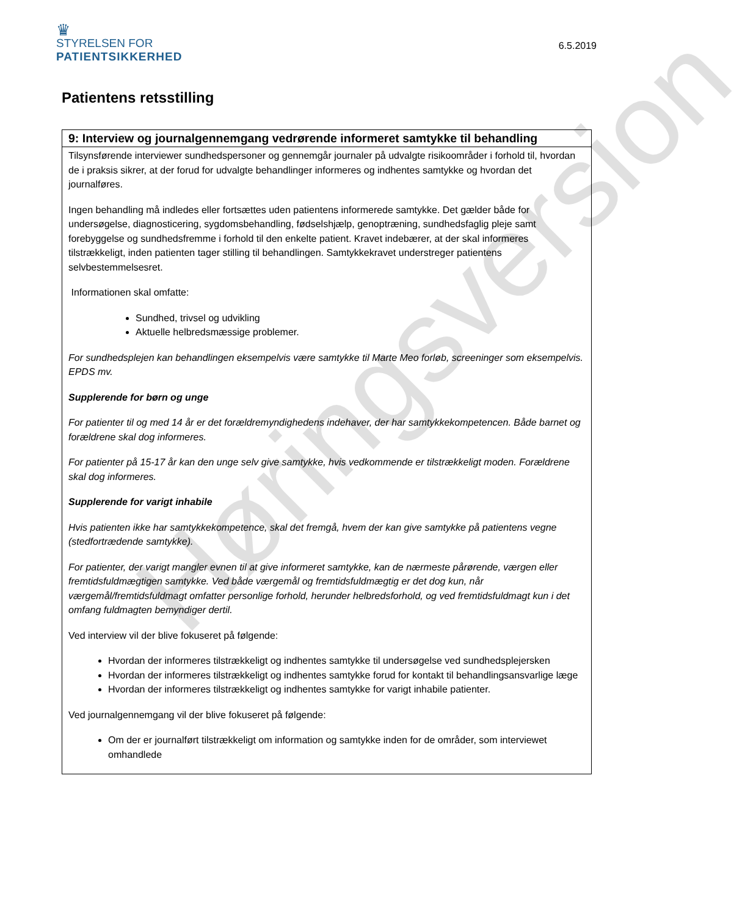♛
STYRELSEN FOR
PATIENTSIKKERHED
6.5.2019
Patientens retsstilling
| 9: Interview og journalgennemgang vedrørende informeret samtykke til behandling |
| --- |
| Tilsynsførende interviewer sundhedspersoner og gennemgår journaler på udvalgte risikoområder i forhold til, hvordan de i praksis sikrer, at der forud for udvalgte behandlinger informeres og indhentes samtykke og hvordan det journalføres. Ingen behandling må indledes eller fortsættes uden patientens informerede samtykke. Det gælder både for undersøgelse, diagnosticering, sygdomsbehandling, fødselshjælp, genoptræning, sundhedsfaglig pleje samt forebyggelse og sundhedsfremme i forhold til den enkelte patient. Kravet indebærer, at der skal informeres tilstrækkeligt, inden patienten tager stilling til behandlingen. Samtykkekravet understreger patientens selvbestemmelsesret. Informationen skal omfatte: Sundhed, trivsel og udvikling Aktuelle helbredsmæssige problemer. For sundhedsplejen kan behandlingen eksempelvis være samtykke til Marte Meo forløb, screeninger som eksempelvis. EPDS mv. Supplerende for børn og unge For patienter til og med 14 år er det forældremyndighedens indehaver, der har samtykkekompetencen. Både barnet og forældrene skal dog informeres. For patienter på 15-17 år kan den unge selv give samtykke, hvis vedkommende er tilstrækkeligt moden. Forældrene skal dog informeres. Supplerende for varigt inhabile Hvis patienten ikke har samtykkekompetence, skal det fremgå, hvem der kan give samtykke på patientens vegne (stedfortrædende samtykke). For patienter, der varigt mangler evnen til at give informeret samtykke, kan de nærmeste pårørende, værgen eller fremtidsfuldmægtigen samtykke. Ved både værgemål og fremtidsfuldmægtig er det dog kun, når værgemål/fremtidsfuldmagt omfatter personlige forhold, herunder helbredsforhold, og ved fremtidsfuldmagt kun i det omfang fuldmagten bemyndiger dertil. Ved interview vil der blive fokuseret på følgende: Hvordan der informeres tilstrækkeligt og indhentes samtykke til undersøgelse ved sundhedsplejersken Hvordan der informeres tilstrækkeligt og indhentes samtykke forud for kontakt til behandlingsansvarlige læge Hvordan der informeres tilstrækkeligt og indhentes samtykke for varigt inhabile patienter. Ved journalgennemgang vil der blive fokuseret på følgende: Om der er journalført tilstrækkeligt om information og samtykke inden for de områder, som interviewet omhandlede |
Høringsversion